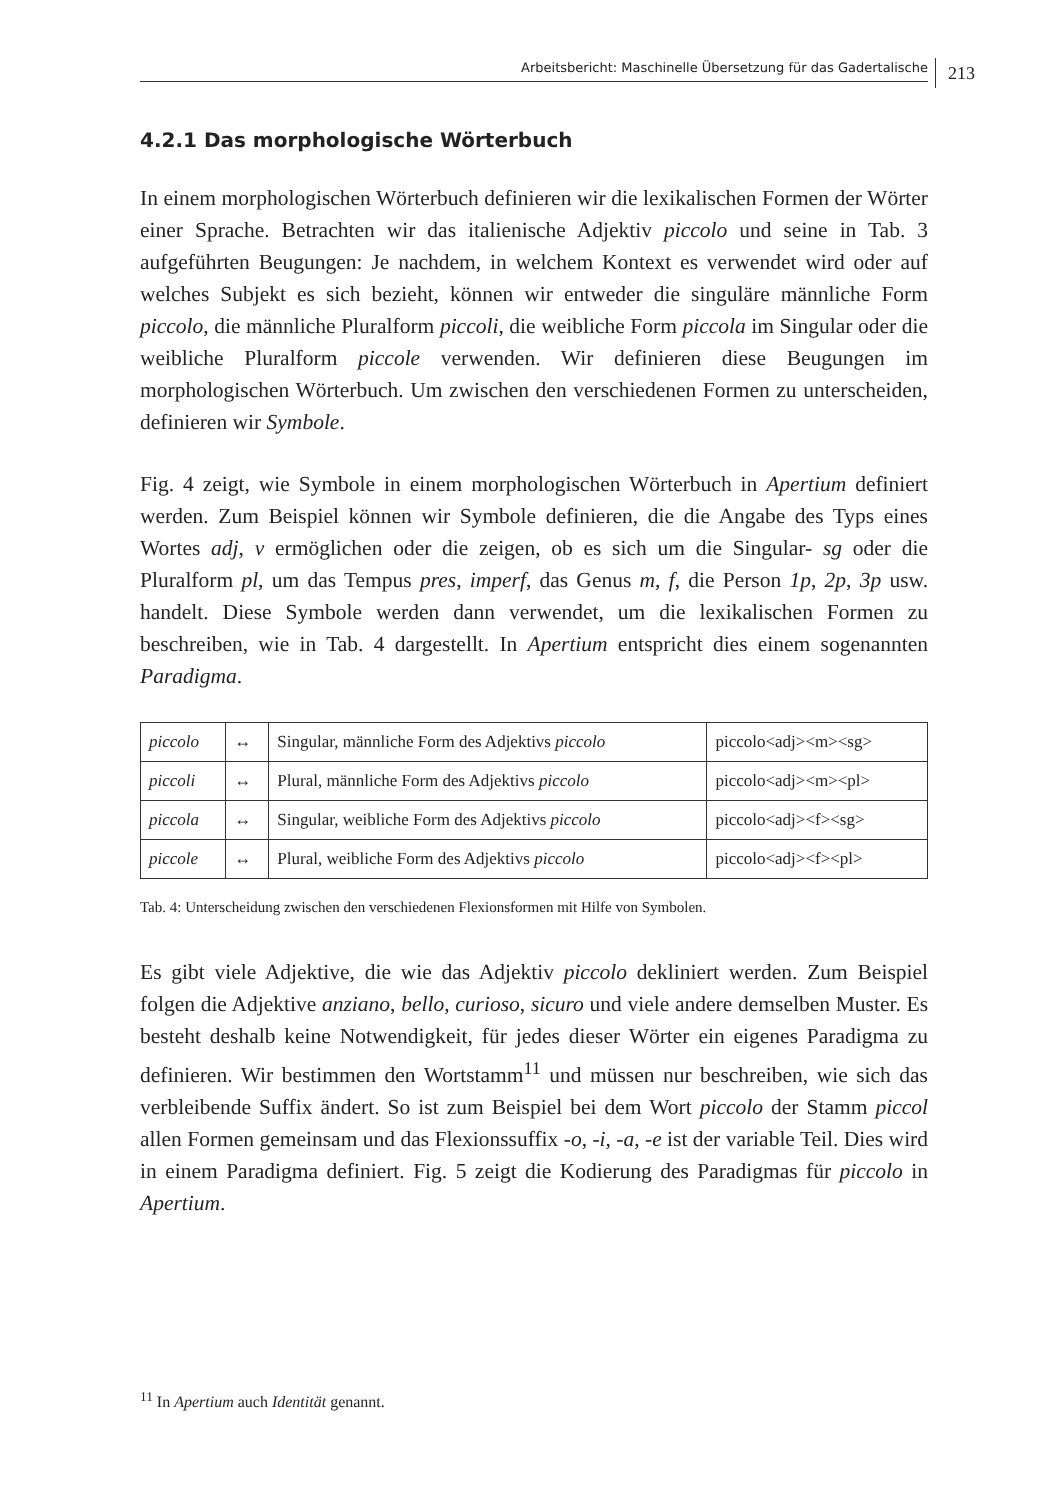Arbeitsbericht: Maschinelle Übersetzung für das Gadertalische
213
4.2.1 Das morphologische Wörterbuch
In einem morphologischen Wörterbuch definieren wir die lexikalischen Formen der Wörter einer Sprache. Betrachten wir das italienische Adjektiv piccolo und seine in Tab. 3 aufgeführten Beugungen: Je nachdem, in welchem Kontext es verwendet wird oder auf welches Subjekt es sich bezieht, können wir entweder die singuläre männliche Form piccolo, die männliche Pluralform piccoli, die weibliche Form piccola im Singular oder die weibliche Pluralform piccole verwenden. Wir definieren diese Beugungen im morphologischen Wörterbuch. Um zwischen den verschiedenen Formen zu unterscheiden, definieren wir Symbole.
Fig. 4 zeigt, wie Symbole in einem morphologischen Wörterbuch in Apertium definiert werden. Zum Beispiel können wir Symbole definieren, die die Angabe des Typs eines Wortes adj, v ermöglichen oder die zeigen, ob es sich um die Singular- sg oder die Pluralform pl, um das Tempus pres, imperf, das Genus m, f, die Person 1p, 2p, 3p usw. handelt. Diese Symbole werden dann verwendet, um die lexikalischen Formen zu beschreiben, wie in Tab. 4 dargestellt. In Apertium entspricht dies einem sogenannten Paradigma.
| piccolo | ↔ | Singular, männliche Form des Adjektivs piccolo | piccolo<adj><m><sg> |
| piccoli | ↔ | Plural, männliche Form des Adjektivs piccolo | piccolo<adj><m><pl> |
| piccola | ↔ | Singular, weibliche Form des Adjektivs piccolo | piccolo<adj><f><sg> |
| piccole | ↔ | Plural, weibliche Form des Adjektivs piccolo | piccolo<adj><f><pl> |
Tab. 4: Unterscheidung zwischen den verschiedenen Flexionsformen mit Hilfe von Symbolen.
Es gibt viele Adjektive, die wie das Adjektiv piccolo dekliniert werden. Zum Beispiel folgen die Adjektive anziano, bello, curioso, sicuro und viele andere demselben Muster. Es besteht deshalb keine Notwendigkeit, für jedes dieser Wörter ein eigenes Paradigma zu definieren. Wir bestimmen den Wortstamm<sup>11</sup> und müssen nur beschreiben, wie sich das verbleibende Suffix ändert. So ist zum Beispiel bei dem Wort piccolo der Stamm piccol allen Formen gemeinsam und das Flexionssuffix -o, -i, -a, -e ist der variable Teil. Dies wird in einem Paradigma definiert. Fig. 5 zeigt die Kodierung des Paradigmas für piccolo in Apertium.
<sup>11</sup> In Apertium auch Identität genannt.